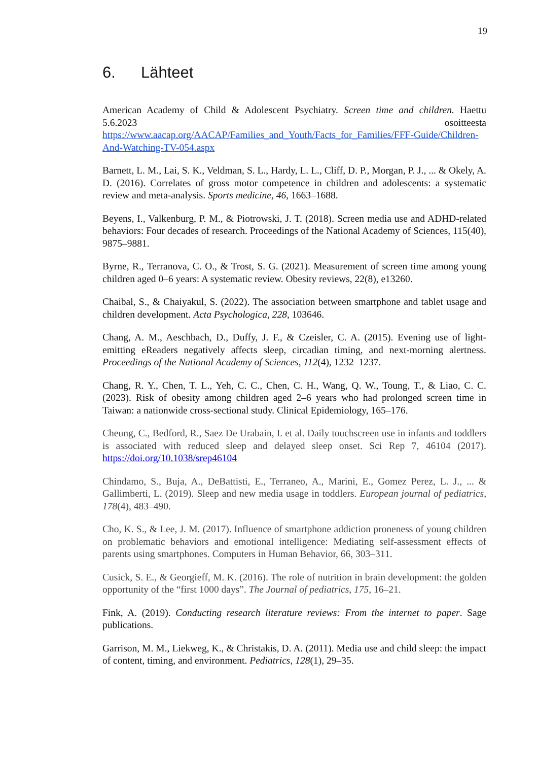19
6. Lähteet
American Academy of Child & Adolescent Psychiatry. Screen time and children. Haettu 5.6.2023 osoitteesta https://www.aacap.org/AACAP/Families_and_Youth/Facts_for_Families/FFF-Guide/Children-And-Watching-TV-054.aspx
Barnett, L. M., Lai, S. K., Veldman, S. L., Hardy, L. L., Cliff, D. P., Morgan, P. J., ... & Okely, A. D. (2016). Correlates of gross motor competence in children and adolescents: a systematic review and meta-analysis. Sports medicine, 46, 1663–1688.
Beyens, I., Valkenburg, P. M., & Piotrowski, J. T. (2018). Screen media use and ADHD-related behaviors: Four decades of research. Proceedings of the National Academy of Sciences, 115(40), 9875–9881.
Byrne, R., Terranova, C. O., & Trost, S. G. (2021). Measurement of screen time among young children aged 0–6 years: A systematic review. Obesity reviews, 22(8), e13260.
Chaibal, S., & Chaiyakul, S. (2022). The association between smartphone and tablet usage and children development. Acta Psychologica, 228, 103646.
Chang, A. M., Aeschbach, D., Duffy, J. F., & Czeisler, C. A. (2015). Evening use of light-emitting eReaders negatively affects sleep, circadian timing, and next-morning alertness. Proceedings of the National Academy of Sciences, 112(4), 1232–1237.
Chang, R. Y., Chen, T. L., Yeh, C. C., Chen, C. H., Wang, Q. W., Toung, T., & Liao, C. C. (2023). Risk of obesity among children aged 2–6 years who had prolonged screen time in Taiwan: a nationwide cross-sectional study. Clinical Epidemiology, 165–176.
Cheung, C., Bedford, R., Saez De Urabain, I. et al. Daily touchscreen use in infants and toddlers is associated with reduced sleep and delayed sleep onset. Sci Rep 7, 46104 (2017). https://doi.org/10.1038/srep46104
Chindamo, S., Buja, A., DeBattisti, E., Terraneo, A., Marini, E., Gomez Perez, L. J., ... & Gallimberti, L. (2019). Sleep and new media usage in toddlers. European journal of pediatrics, 178(4), 483–490.
Cho, K. S., & Lee, J. M. (2017). Influence of smartphone addiction proneness of young children on problematic behaviors and emotional intelligence: Mediating self-assessment effects of parents using smartphones. Computers in Human Behavior, 66, 303–311.
Cusick, S. E., & Georgieff, M. K. (2016). The role of nutrition in brain development: the golden opportunity of the “first 1000 days”. The Journal of pediatrics, 175, 16–21.
Fink, A. (2019). Conducting research literature reviews: From the internet to paper. Sage publications.
Garrison, M. M., Liekweg, K., & Christakis, D. A. (2011). Media use and child sleep: the impact of content, timing, and environment. Pediatrics, 128(1), 29–35.